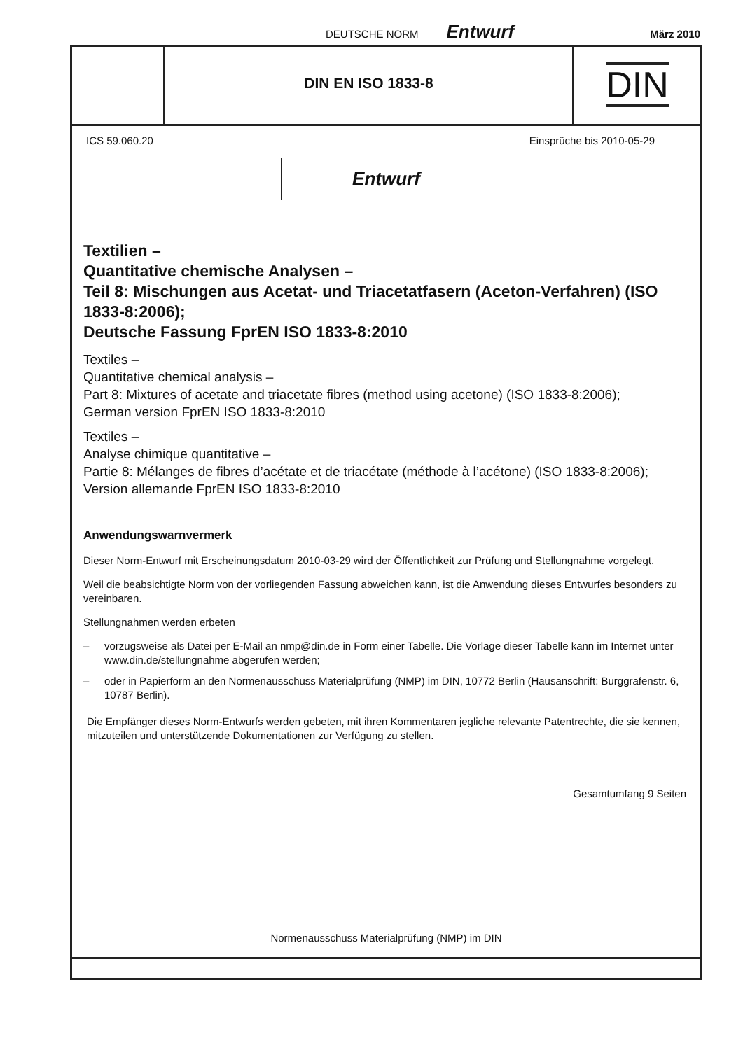DEUTSCHE NORM Entwurf März 2010
DIN EN ISO 1833-8
DIN
ICS 59.060.20 Einsprüche bis 2010-05-29
Entwurf
Textilien –
Quantitative chemische Analysen –
Teil 8: Mischungen aus Acetat- und Triacetatfasern (Aceton-Verfahren) (ISO 1833-8:2006);
Deutsche Fassung FprEN ISO 1833-8:2010
Textiles –
Quantitative chemical analysis –
Part 8: Mixtures of acetate and triacetate fibres (method using acetone) (ISO 1833-8:2006);
German version FprEN ISO 1833-8:2010
Textiles –
Analyse chimique quantitative –
Partie 8: Mélanges de fibres d’acétate et de triacétate (méthode à l’acétone) (ISO 1833-8:2006);
Version allemande FprEN ISO 1833-8:2010
Anwendungswarnvermerk
Dieser Norm-Entwurf mit Erscheinungsdatum 2010-03-29 wird der Öffentlichkeit zur Prüfung und Stellungnahme vorgelegt.
Weil die beabsichtigte Norm von der vorliegenden Fassung abweichen kann, ist die Anwendung dieses Entwurfes besonders zu vereinbaren.
Stellungnahmen werden erbeten
– vorzugsweise als Datei per E-Mail an nmp@din.de in Form einer Tabelle. Die Vorlage dieser Tabelle kann im Internet unter www.din.de/stellungnahme abgerufen werden;
– oder in Papierform an den Normenausschuss Materialprüfung (NMP) im DIN, 10772 Berlin (Hausanschrift: Burggrafenstr. 6, 10787 Berlin).
Die Empfänger dieses Norm-Entwurfs werden gebeten, mit ihren Kommentaren jegliche relevante Patentrechte, die sie kennen, mitzuteilen und unterstützende Dokumentationen zur Verfügung zu stellen.
Gesamtumfang 9 Seiten
Normenausschuss Materialprüfung (NMP) im DIN